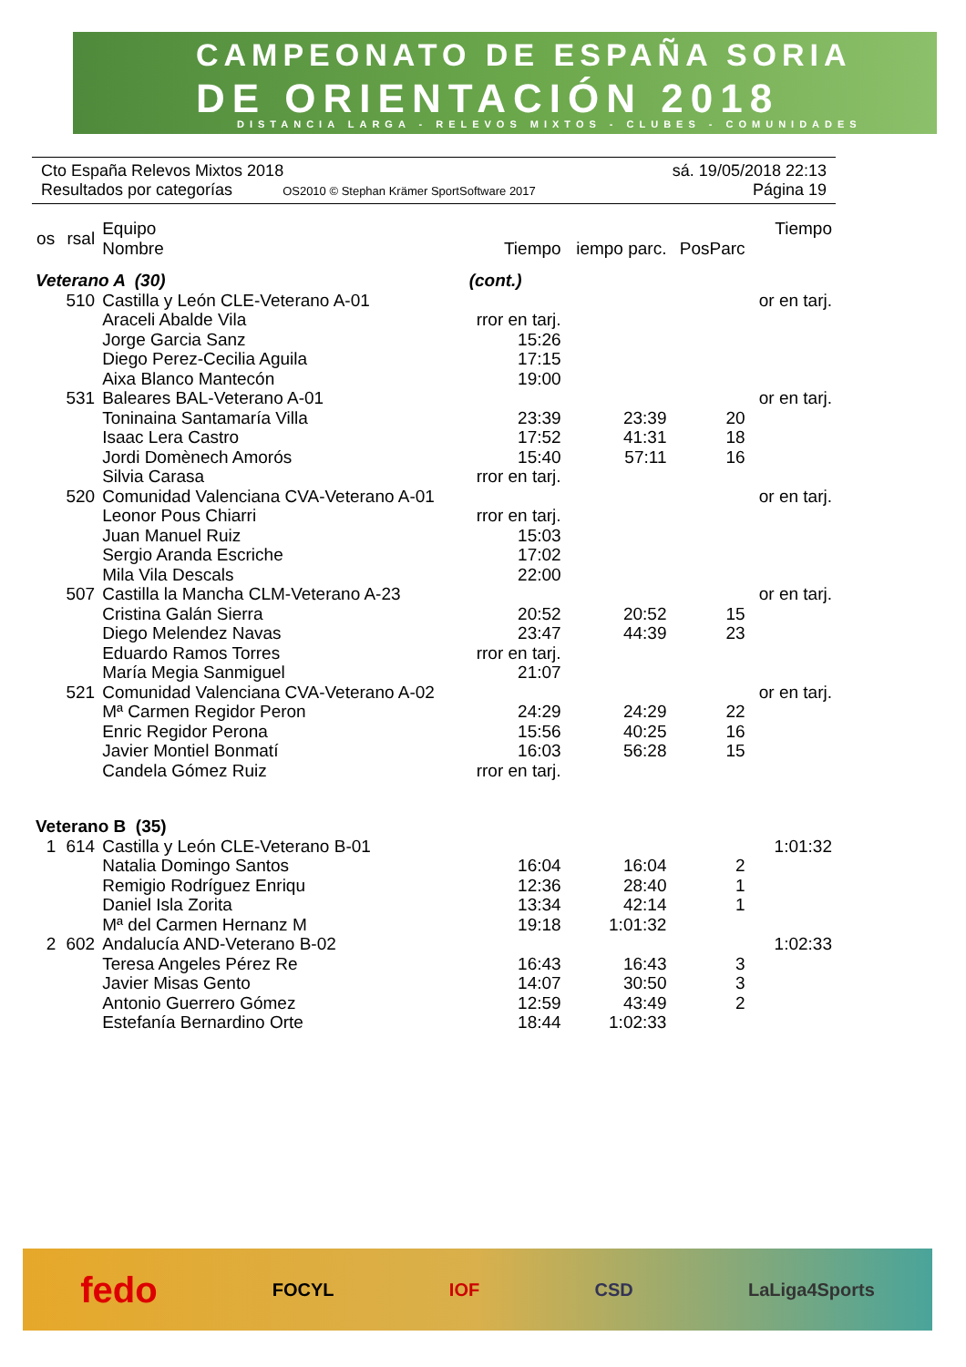CAMPEONATO DE ESPAÑA SORIA
DE ORIENTACIÓN 2018
DISTANCIA LARGA - RELEVOS MIXTOS - CLUBES - COMUNIDADES
Cto España Relevos Mixtos 2018 sá. 19/05/2018 22:13
Resultados por categorías OS2010 © Stephan Krämer SportSoftware 2017 Página 19
| os | rsal | Equipo Nombre | Tiempo | iempo parc. | PosParc | Tiempo |
| --- | --- | --- | --- | --- | --- | --- |
| Veterano A (30) | | | (cont.) | | | |
| | 510 | Castilla y León CLE-Veterano A-01 | | | | or en tarj. |
| | | Araceli Abalde Vila | rror en tarj. | | | |
| | | Jorge Garcia Sanz | 15:26 | | | |
| | | Diego Perez-Cecilia Aguila | 17:15 | | | |
| | | Aixa Blanco Mantecón | 19:00 | | | |
| | 531 | Baleares BAL-Veterano A-01 | | | | or en tarj. |
| | | Toninaina Santamaría Villa | 23:39 | 23:39 | 20 | |
| | | Isaac Lera Castro | 17:52 | 41:31 | 18 | |
| | | Jordi Domènech Amorós | 15:40 | 57:11 | 16 | |
| | | Silvia Carasa | rror en tarj. | | | |
| | 520 | Comunidad Valenciana CVA-Veterano A-01 | | | | or en tarj. |
| | | Leonor Pous Chiarri | rror en tarj. | | | |
| | | Juan Manuel Ruiz | 15:03 | | | |
| | | Sergio Aranda Escriche | 17:02 | | | |
| | | Mila Vila Descals | 22:00 | | | |
| | 507 | Castilla la Mancha CLM-Veterano A-23 | | | | or en tarj. |
| | | Cristina Galán Sierra | 20:52 | 20:52 | 15 | |
| | | Diego Melendez Navas | 23:47 | 44:39 | 23 | |
| | | Eduardo Ramos Torres | rror en tarj. | | | |
| | | María Megia Sanmiguel | 21:07 | | | |
| | 521 | Comunidad Valenciana CVA-Veterano A-02 | | | | or en tarj. |
| | | Mª Carmen Regidor Peron | 24:29 | 24:29 | 22 | |
| | | Enric Regidor Perona | 15:56 | 40:25 | 16 | |
| | | Javier Montiel Bonmatí | 16:03 | 56:28 | 15 | |
| | | Candela Gómez Ruiz | rror en tarj. | | | |
| Veterano B (35) | | | | | | |
| 1 | 614 | Castilla y León CLE-Veterano B-01 | | | | 1:01:32 |
| | | Natalia Domingo Santos | 16:04 | 16:04 | 2 | |
| | | Remigio Rodríguez Enriqu | 12:36 | 28:40 | 1 | |
| | | Daniel Isla Zorita | 13:34 | 42:14 | 1 | |
| | | Mª del Carmen Hernanz M | 19:18 | 1:01:32 | | |
| 2 | 602 | Andalucía AND-Veterano B-02 | | | | 1:02:33 |
| | | Teresa Angeles Pérez Re | 16:43 | 16:43 | 3 | |
| | | Javier Misas Gento | 14:07 | 30:50 | 3 | |
| | | Antonio Guerrero Gómez | 12:59 | 43:49 | 2 | |
| | | Estefanía Bernardino Orte | 18:44 | 1:02:33 | | |
fedo FOCYL IOF CSD LaLiga4Sports